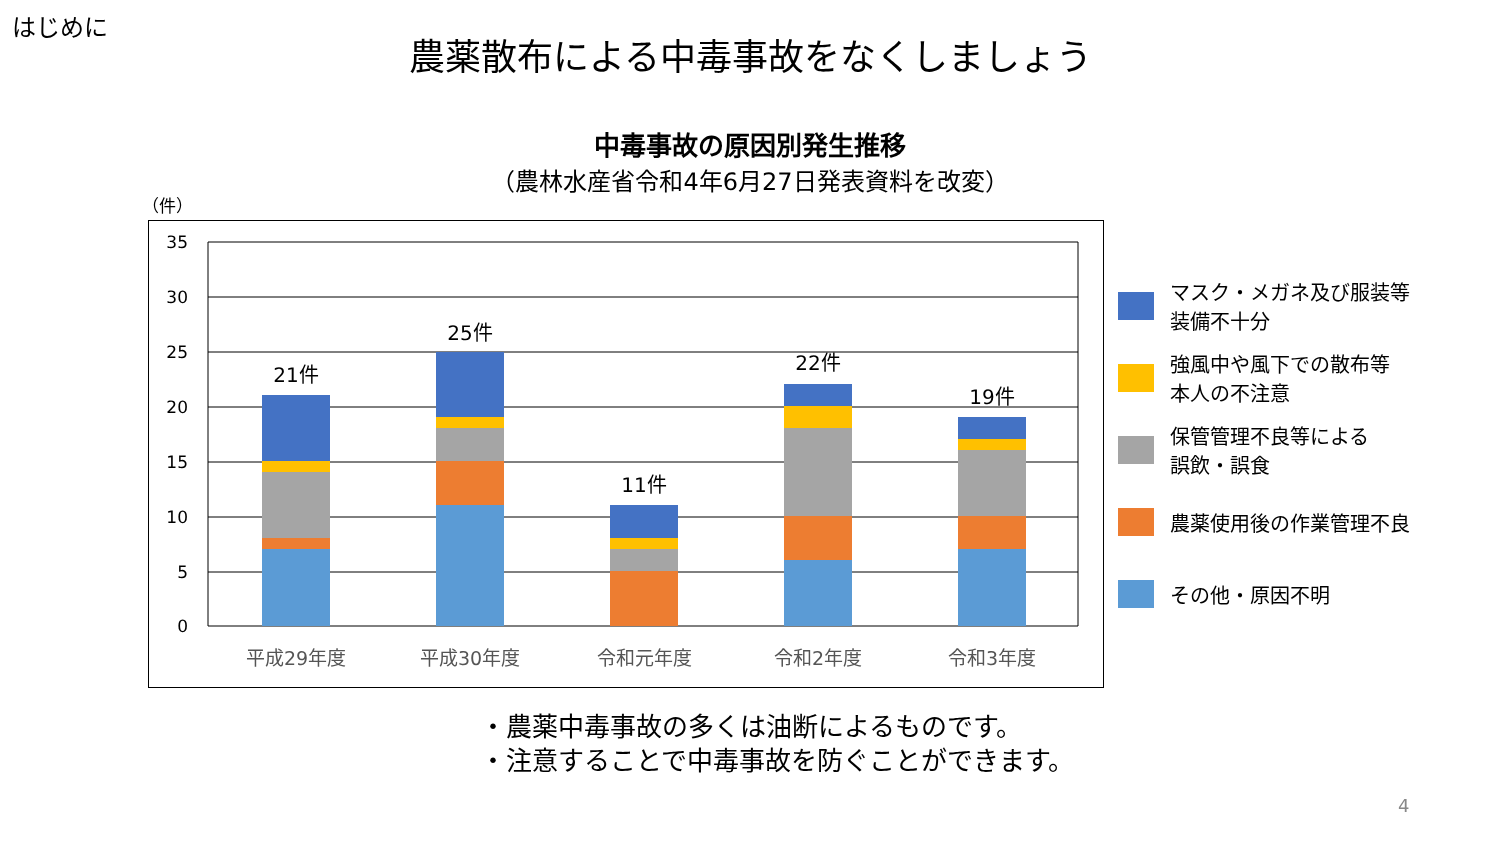はじめに
農薬散布による中毒事故をなくしましょう
中毒事故の原因別発生推移
（農林水産省令和4年6月27日発表資料を改変）
（件）
35
30
25
20
15
10
5
0
21件
25件
11件
22件
19件
平成29年度
平成30年度
令和元年度
令和2年度
令和3年度
マスク・メガネ及び服装等
装備不十分
強風中や風下での散布等
本人の不注意
保管管理不良等による
誤飲・誤食
農薬使用後の作業管理不良
その他・原因不明
・農薬中毒事故の多くは油断によるものです。
・注意することで中毒事故を防ぐことができます。
4